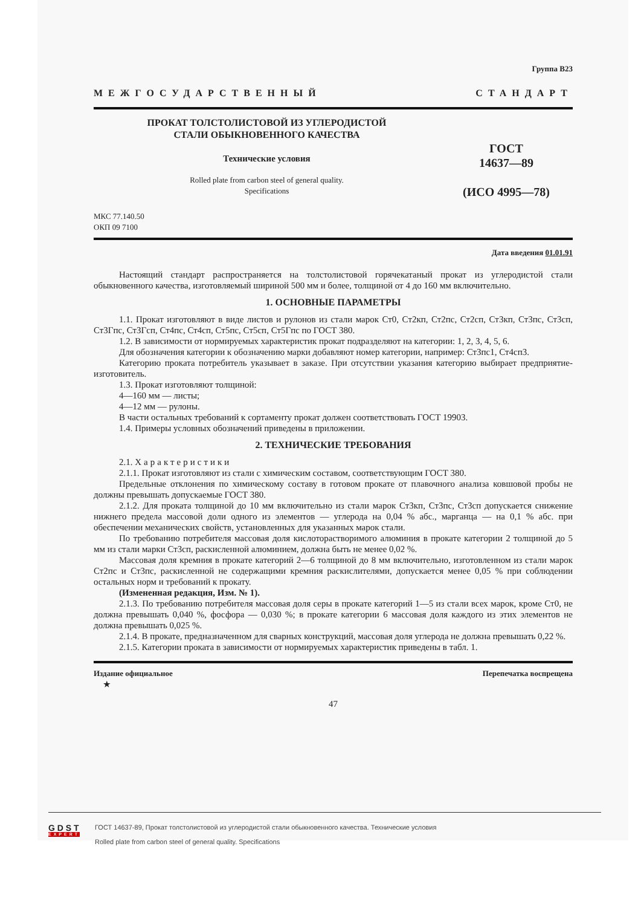Группа В23
МЕЖГОСУДАРСТВЕННЫЙ СТАНДАРТ
ПРОКАТ ТОЛСТОЛИСТОВОЙ ИЗ УГЛЕРОДИСТОЙ
СТАЛИ ОБЫКНОВЕННОГО КАЧЕСТВА
Технические условия
Rolled plate from carbon steel of general quality.
Specifications
ГОСТ
14637—89
(ИСО 4995—78)
МКС 77.140.50
ОКП 09 7100
Дата введения 01.01.91
Настоящий стандарт распространяется на толстолистовой горячекатаный прокат из углеродистой стали обыкновенного качества, изготовляемый шириной 500 мм и более, толщиной от 4 до 160 мм включительно.
1. ОСНОВНЫЕ ПАРАМЕТРЫ
1.1. Прокат изготовляют в виде листов и рулонов из стали марок Ст0, Ст2кп, Ст2пс, Ст2сп, Ст3кп, Ст3пс, Ст3сп, Ст3Гпс, Ст3Гсп, Ст4пс, Ст4сп, Ст5пс, Ст5сп, Ст5Гпс по ГОСТ 380.
1.2. В зависимости от нормируемых характеристик прокат подразделяют на категории: 1, 2, 3, 4, 5, 6.
Для обозначения категории к обозначению марки добавляют номер категории, например: Ст3пс1, Ст4сп3.
Категорию проката потребитель указывает в заказе. При отсутствии указания категорию выбирает предприятие-изготовитель.
1.3. Прокат изготовляют толщиной:
4—160 мм — листы;
4—12 мм — рулоны.
В части остальных требований к сортаменту прокат должен соответствовать ГОСТ 19903.
1.4. Примеры условных обозначений приведены в приложении.
2. ТЕХНИЧЕСКИЕ ТРЕБОВАНИЯ
2.1. Характеристики
2.1.1. Прокат изготовляют из стали с химическим составом, соответствующим ГОСТ 380.
Предельные отклонения по химическому составу в готовом прокате от плавочного анализа ковшовой пробы не должны превышать допускаемые ГОСТ 380.
2.1.2. Для проката толщиной до 10 мм включительно из стали марок Ст3кп, Ст3пс, Ст3сп допускается снижение нижнего предела массовой доли одного из элементов — углерода на 0,04 % абс., марганца — на 0,1 % абс. при обеспечении механических свойств, установленных для указанных марок стали.
По требованию потребителя массовая доля кислоторастворимого алюминия в прокате категории 2 толщиной до 5 мм из стали марки Ст3сп, раскисленной алюминием, должна быть не менее 0,02 %.
Массовая доля кремния в прокате категорий 2—6 толщиной до 8 мм включительно, изготовленном из стали марок Ст2пс и Ст3пс, раскисленной не содержащими кремния раскислителями, допускается менее 0,05 % при соблюдении остальных норм и требований к прокату.
(Измененная редакция, Изм. № 1).
2.1.3. По требованию потребителя массовая доля серы в прокате категорий 1—5 из стали всех марок, кроме Ст0, не должна превышать 0,040 %, фосфора — 0,030 %; в прокате категории 6 массовая доля каждого из этих элементов не должна превышать 0,025 %.
2.1.4. В прокате, предназначенном для сварных конструкций, массовая доля углерода не должна превышать 0,22 %.
2.1.5. Категории проката в зависимости от нормируемых характеристик приведены в табл. 1.
Издание официальное
★ Перепечатка воспрещена
47
G D S T
EXPERT
ГОСТ 14637-89, Прокат толстолистовой из углеродистой стали обыкновенного качества. Технические условия
Rolled plate from carbon steel of general quality. Specifications